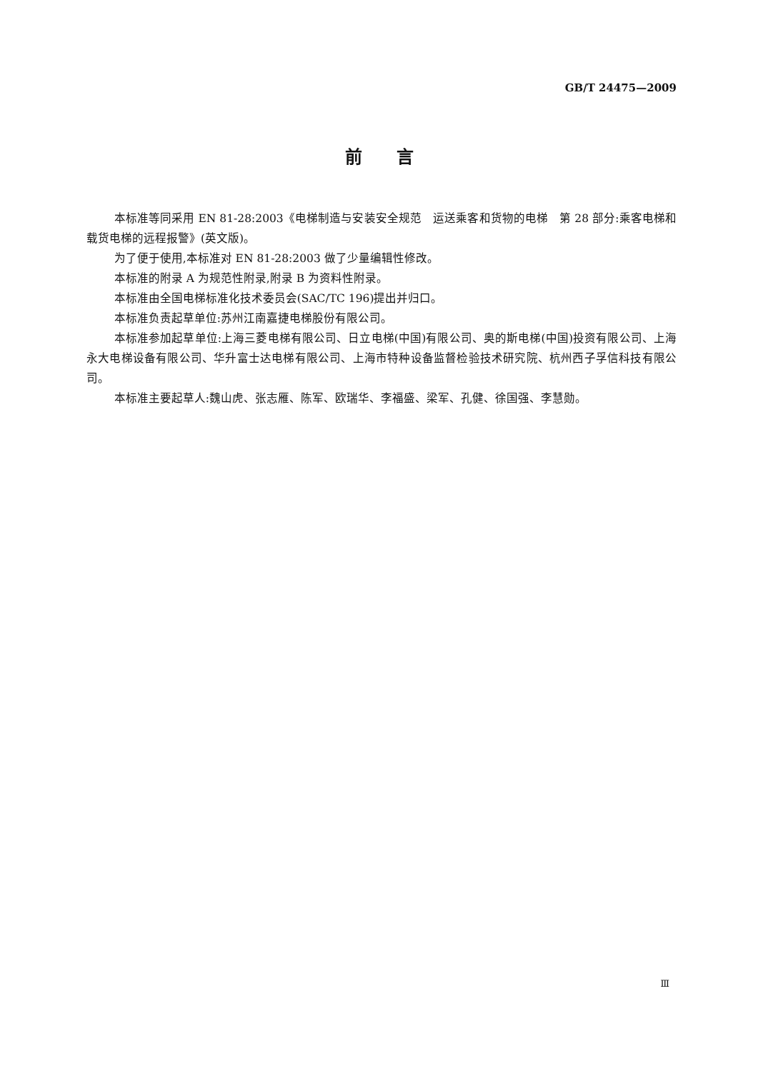GB/T 24475—2009
前　　言
本标准等同采用 EN 81-28:2003《电梯制造与安装安全规范　运送乘客和货物的电梯　第 28 部分:乘客电梯和载货电梯的远程报警》(英文版)。
为了便于使用,本标准对 EN 81-28:2003 做了少量编辑性修改。
本标准的附录 A 为规范性附录,附录 B 为资料性附录。
本标准由全国电梯标准化技术委员会(SAC/TC 196)提出并归口。
本标准负责起草单位:苏州江南嘉捷电梯股份有限公司。
本标准参加起草单位:上海三菱电梯有限公司、日立电梯(中国)有限公司、奥的斯电梯(中国)投资有限公司、上海永大电梯设备有限公司、华升富士达电梯有限公司、上海市特种设备监督检验技术研究院、杭州西子孚信科技有限公司。
本标准主要起草人:魏山虎、张志雁、陈军、欧瑞华、李福盛、梁军、孔健、徐国强、李慧勋。
Ⅲ